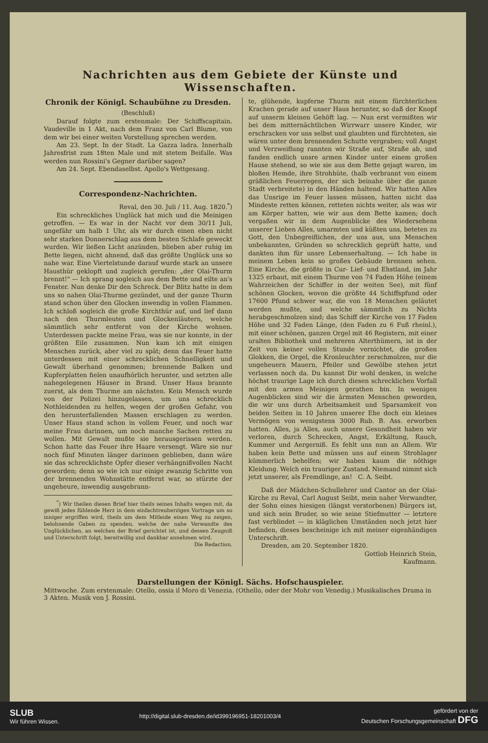Nachrichten aus dem Gebiete der Künste und Wissenschaften.
Chronik der Königl. Schaubühne zu Dresden.
(Beschluß)
Darauf folgte zum erstenmale: Der Schiffscapitain. Vaudeville in 1 Akt, nach dem Franz von Carl Blume, von dem wir bei einer weiten Vorstellung sprechen werden.
Am 23. Sept. In der Stadt. La Gazza ladra. Innerhalb Jahresfrist zum 18ten Male und mit stetem Beifalle. Was werden nun Rossini's Gegner darüber sagen?
Am 24. Sept. Ebendaselbst. Apollo's Wettgesang.
Correspondenz-Nachrichten.
Reval, den 30. Juli / 11. Aug. 1820.<sup>*</sup>)
Ein schreckliches Unglück hat mich und die Meinigen getroffen. — Es war in der Nacht vor dem 30/11 Juli, ungefähr um halb 1 Uhr, als wir durch einen eben nicht sehr starken Donnerschlag aus dem besten Schlafe geweckt wurden. Wir ließen Licht anzünden, blieben aber ruhig im Bette liegen, nicht ahnend, daß das größte Unglück uns so nahe war. Eine Viertelstunde darauf wurde stark an unsere Hausthür geklopft und zugleich gerufen: „der Olai-Thurm brennt!" — Ich sprang sogleich aus dem Bette und eilte an's Fenster. Nun denke Dir den Schreck. Der Blitz hatte in dem uns so nahen Olai-Thurme gezündet, und der ganze Thurm stand schon über den Glocken inwendig in vollen Flammen. Ich schloß sogleich die große Kirchthür auf, und lief dann nach den Thurmleuten und Glockenläutern, welche sämmtlich sehr entfernt von der Kirche wohnen. Unterdessen packte meine Frau, was sie nur konnte, in der größten Eile zusammen. Nun kam ich mit einigen Menschen zurück, aber viel zu spät; denn das Feuer hatte unterdessen mit einer schrecklichen Schnelligkeit und Gewalt überhand genommen; brennende Balken und Kupferplatten fielen unaufhörlich herunter, und setzten alle nahegelegenen Häuser in Brand. Unser Haus brannte zuerst, als dem Thurme am nächsten. Kein Mensch wurde von der Polizei hinzugelassen, um uns schrecklich Nothleidenden zu helfen, wegen der großen Gefahr, von den herunterfallenden Massen erschlagen zu werden. Unser Haus stand schon in vollem Feuer, und noch war meine Frau darinnen, um noch manche Sachen retten zu wollen. Mit Gewalt mußte sie herausgerissen werden. Schon hatte das Feuer ihre Haare versengt. Wäre sie nur noch fünf Minuten länger darinnen geblieben, dann wäre sie das schrecklichste Opfer dieser verhängnißvollen Nacht geworden; denn so wie ich nur einige zwanzig Schritte von der brennenden Wohnstätte entfernt war, so stürzte der ungeheure, inwendig ausgebrann-
<sup>*</sup>) Wir theilen diesen Brief hier theils seines Inhalts wegen mit, da gewiß jedes fühlende Herz in dem einfachtreuherzigen Vortrage um so inniger ergriffen wird, theils um dem Mitleide einen Weg zu zeigen, belohnende Gaben zu spenden, welche der nahe Verwandte des Unglücklichen, an welchen der Brief gerichtet ist, und dessen Zeugniß und Unterschrift folgt, bereitwillig und dankbar annehmen wird.
Die Redaction.
te, glühende, kupferne Thurm mit einem fürchterlichen Krachen gerade auf unser Haus herunter, so daß der Knopf auf unserm kleinen Gehöft lag. — Nun erst vermißten wir bei dem mitternächtlichen Wirrwarr unsere Kinder, wir erschracken vor uns selbst und glaubten und fürchteten, sie wären unter dem brennenden Schutte vergraben; voll Angst und Verzweiflung rannten wir Straße auf, Straße ab, und fanden endlich unsre armen Kinder unter einem großen Hause stehend, so wie sie aus dem Bette gejagt waren, im bloßen Hemde, ihre Strohhüte, (halb verbrannt von einem gräßlichen Feuerregen, der sich beinahe über die ganze Stadt verbreitete) in den Händen haltend. Wir hatten Alles das Unsrige im Feuer lassen müssen, hatten nicht das Mindeste retten können, retteten nichts weiter, als was wir am Körper hatten, wie wir aus dem Bette kamen; doch vergaßen wir in dem Augenblicke des Wiedersehens unserer Lieben Alles, umarmten und küßten uns, beteten zu Gott, den Unbegreiflichen, der uns aus, uns Menschen unbekannten, Gründen so schrecklich geprüft hatte, und dankten ihm für unsre Lebenserhaltung. — Ich habe in meinem Leben kein so großes Gebäude brennen sehen. Eine Kirche, die größte in Cur- Lief- und Ehstland, im Jahr 1325 erbaut, mit einem Thurme von 74 Faden Höhe (einem Wahrzeichen der Schiffer in der weiten See), mit fünf schönen Glocken, wovon die größte 44 Schiffspfund oder 17600 Pfund schwer war, die von 18 Menschen geläutet werden mußte, und welche sämmtlich zu Nichts herabgeschmolzen sind; das Schiff der Kirche von 17 Faden Höhe und 32 Faden Länge, (den Faden zu 6 Fuß rheinl.), mit einer schönen, ganzen Orgel mit 46 Registern, mit einer uralten Bibliothek und mehreren Alterthümern, ist in der Zeit von keiner vollen Stunde vernichtet, die großen Glokken, die Orgel, die Kronleuchter zerschmolzen, nur die ungeheuern Mauern, Pfeiler und Gewölbe stehen jetzt verlassen noch da. Du kannst Dir wohl denken, in welche höchst traurige Lage ich durch diesen schrecklichen Vorfall mit den armen Meinigen gerathen bin. In wenigen Augenblicken sind wir die ärmsten Menschen geworden, die wir uns durch Arbeitsamkeit und Sparsamkeit von beiden Seiten in 10 Jahren unserer Ehe doch ein kleines Vermögen von wenigstens 3000 Rub. B. Ass. erworben hatten. Alles, ja Alles, auch unsere Gesundheit haben wir verloren, durch Schrecken, Angst, Erkältung, Rauch, Kummer und Aergerniß. Es fehlt uns nun an Allem. Wir haben kein Bette und müssen uns auf einem Strohlager kümmerlich behelfen; wir haben kaum die nöthige Kleidung. Welch ein trauriger Zustand. Niemand nimmt sich jetzt unserer, als Fremdlinge, an! C. A. Seibt.
Daß der Mädchen-Schullehrer und Cantor an der Olai-Kirche zu Reval, Carl August Seibt, mein naher Verwandter, der Sohn eines hiesigen (längst verstorbenen) Bürgers ist, und sich sein Bruder, so wie seine Stiefmutter — letztere fast verblindet — in kläglichen Umständen noch jetzt hier befinden, dieses bescheinige ich mit meiner eigenhändigen Unterschrift.
Dresden, am 20. September 1820.
Gottlob Heinrich Stein,
Kaufmann.
Darstellungen der Königl. Sächs. Hofschauspieler.
Mittwoche. Zum erstenmale: Otello, ossia il Moro di Venezia. (Othello, oder der Mohr von Venedig.) Musikalisches Drama in 3 Akten. Musik von J. Rossini.
SLUB
Wir führen Wissen.
http://digital.slub-dresden.de/id399196951-18201003/4
gefördert von der
Deutschen Forschungsgemeinschaft DFG